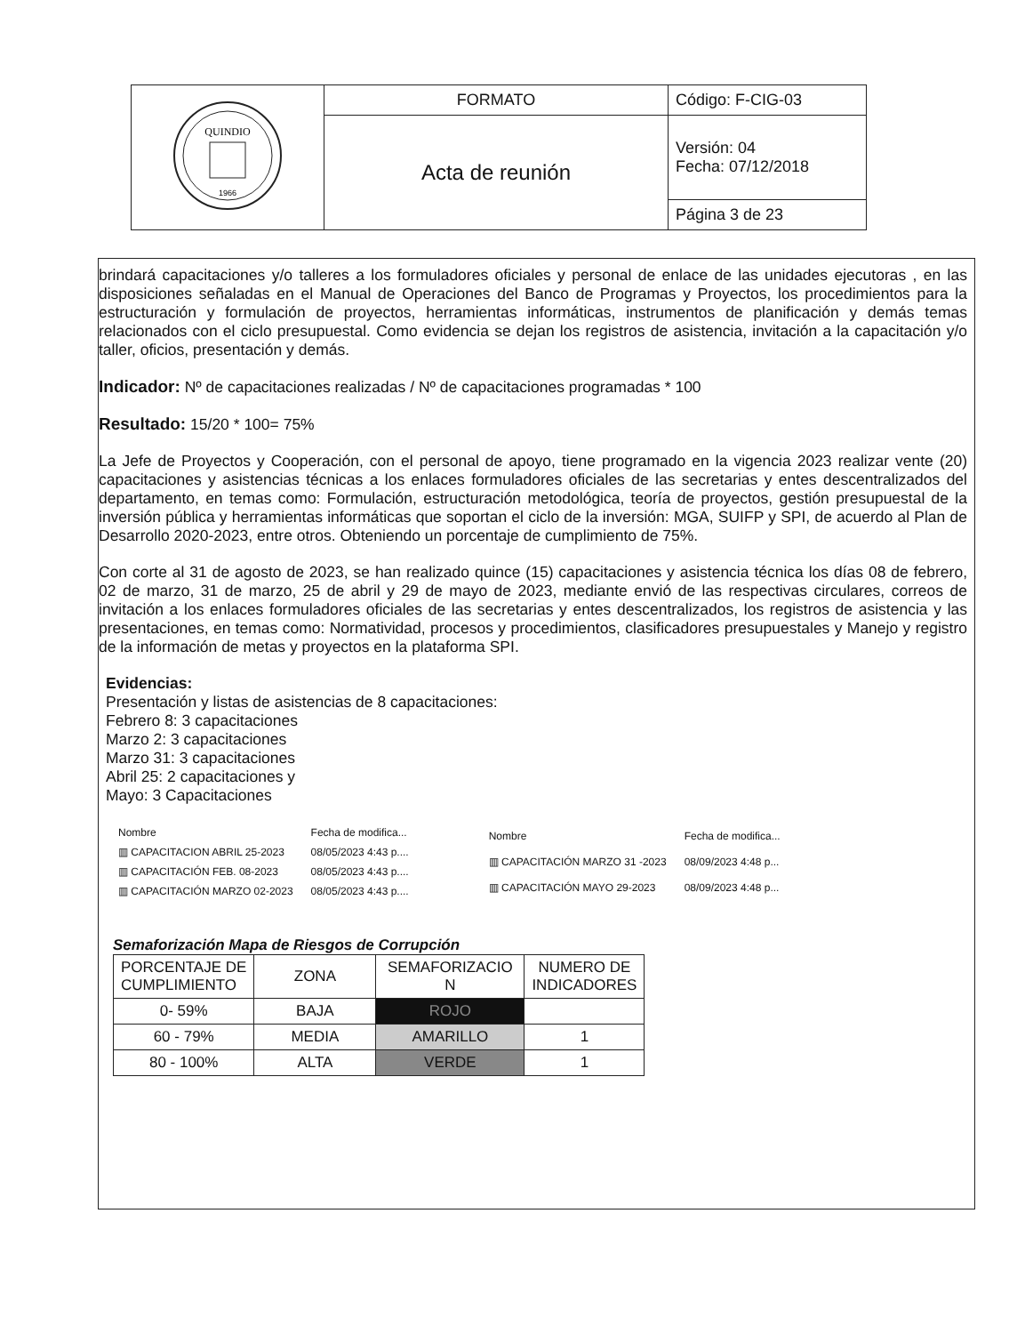| QUINDIO 1966 | FORMATO | Código: F-CIG-03 |
| | Acta de reunión | Versión: 04 Fecha: 07/12/2018 |
| | | Página 3 de 23 |
brindará capacitaciones y/o talleres a los formuladores oficiales y personal de enlace de las unidades ejecutoras , en las disposiciones señaladas en el Manual de Operaciones del Banco de Programas y Proyectos, los procedimientos para la estructuración y formulación de proyectos, herramientas informáticas, instrumentos de planificación y demás temas relacionados con el ciclo presupuestal. Como evidencia se dejan los registros de asistencia, invitación a la capacitación y/o taller, oficios, presentación y demás.
Indicador: Nº de capacitaciones realizadas / Nº de capacitaciones programadas * 100
Resultado: 15/20 * 100= 75%
La Jefe de Proyectos y Cooperación, con el personal de apoyo, tiene programado en la vigencia 2023 realizar vente (20) capacitaciones y asistencias técnicas a los enlaces formuladores oficiales de las secretarias y entes descentralizados del departamento, en temas como: Formulación, estructuración metodológica, teoría de proyectos, gestión presupuestal de la inversión pública y herramientas informáticas que soportan el ciclo de la inversión: MGA, SUIFP y SPI, de acuerdo al Plan de Desarrollo 2020-2023, entre otros. Obteniendo un porcentaje de cumplimiento de 75%.
Con corte al 31 de agosto de 2023, se han realizado quince (15) capacitaciones y asistencia técnica los días 08 de febrero, 02 de marzo, 31 de marzo, 25 de abril y 29 de mayo de 2023, mediante envió de las respectivas circulares, correos de invitación a los enlaces formuladores oficiales de las secretarias y entes descentralizados, los registros de asistencia y las presentaciones, en temas como: Normatividad, procesos y procedimientos, clasificadores presupuestales y Manejo y registro de la información de metas y proyectos en la plataforma SPI.
Evidencias:
Presentación y listas de asistencias de 8 capacitaciones:
Febrero 8: 3 capacitaciones
Marzo 2: 3 capacitaciones
Marzo 31: 3 capacitaciones
Abril 25: 2 capacitaciones y
Mayo: 3 Capacitaciones
| Nombre | Fecha de modifica... |
| ▥ CAPACITACION ABRIL 25-2023 | 08/05/2023 4:43 p.... |
| ▥ CAPACITACIÓN FEB. 08-2023 | 08/05/2023 4:43 p.... |
| ▥ CAPACITACIÓN MARZO 02-2023 | 08/05/2023 4:43 p.... |
| Nombre | Fecha de modifica... |
| ▥ CAPACITACIÓN MARZO 31 -2023 | 08/09/2023 4:48 p... |
| ▥ CAPACITACIÓN MAYO 29-2023 | 08/09/2023 4:48 p... |
Semaforización Mapa de Riesgos de Corrupción
| PORCENTAJE DE CUMPLIMIENTO | ZONA | SEMAFORIZACIO N | NUMERO DE INDICADORES |
| --- | --- | --- | --- |
| 0- 59% | BAJA | ROJO | |
| 60 - 79% | MEDIA | AMARILLO | 1 |
| 80 - 100% | ALTA | VERDE | 1 |